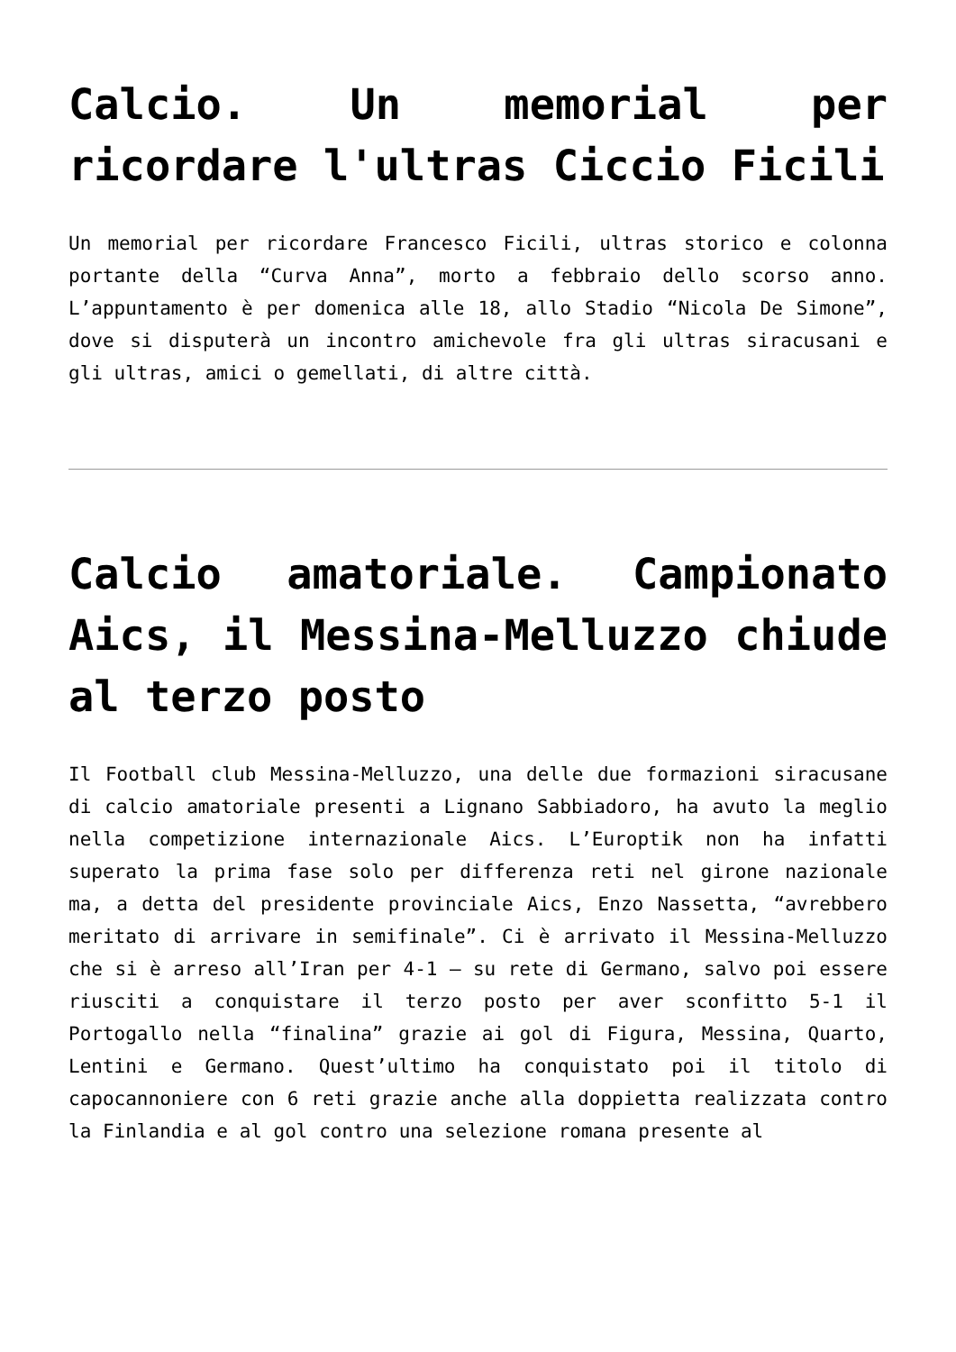Calcio. Un memorial per ricordare l'ultras Ciccio Ficili
Un memorial per ricordare Francesco Ficili, ultras storico e colonna portante della “Curva Anna”, morto a febbraio dello scorso anno. L’appuntamento è per domenica alle 18, allo Stadio “Nicola De Simone”, dove si disputerà un incontro amichevole fra gli ultras siracusani e gli ultras, amici o gemellati, di altre città.
Calcio amatoriale. Campionato Aics, il Messina-Melluzzo chiude al terzo posto
Il Football club Messina-Melluzzo, una delle due formazioni siracusane di calcio amatoriale presenti a Lignano Sabbiadoro, ha avuto la meglio nella competizione internazionale Aics. L’Europtik non ha infatti superato la prima fase solo per differenza reti nel girone nazionale ma, a detta del presidente provinciale Aics, Enzo Nassetta, “avrebbero meritato di arrivare in semifinale”. Ci è arrivato il Messina-Melluzzo che si è arreso all’Iran per 4-1 – su rete di Germano, salvo poi essere riusciti a conquistare il terzo posto per aver sconfitto 5-1 il Portogallo nella “finalina” grazie ai gol di Figura, Messina, Quarto, Lentini e Germano. Quest’ultimo ha conquistato poi il titolo di capocannoniere con 6 reti grazie anche alla doppietta realizzata contro la Finlandia e al gol contro una selezione romana presente al